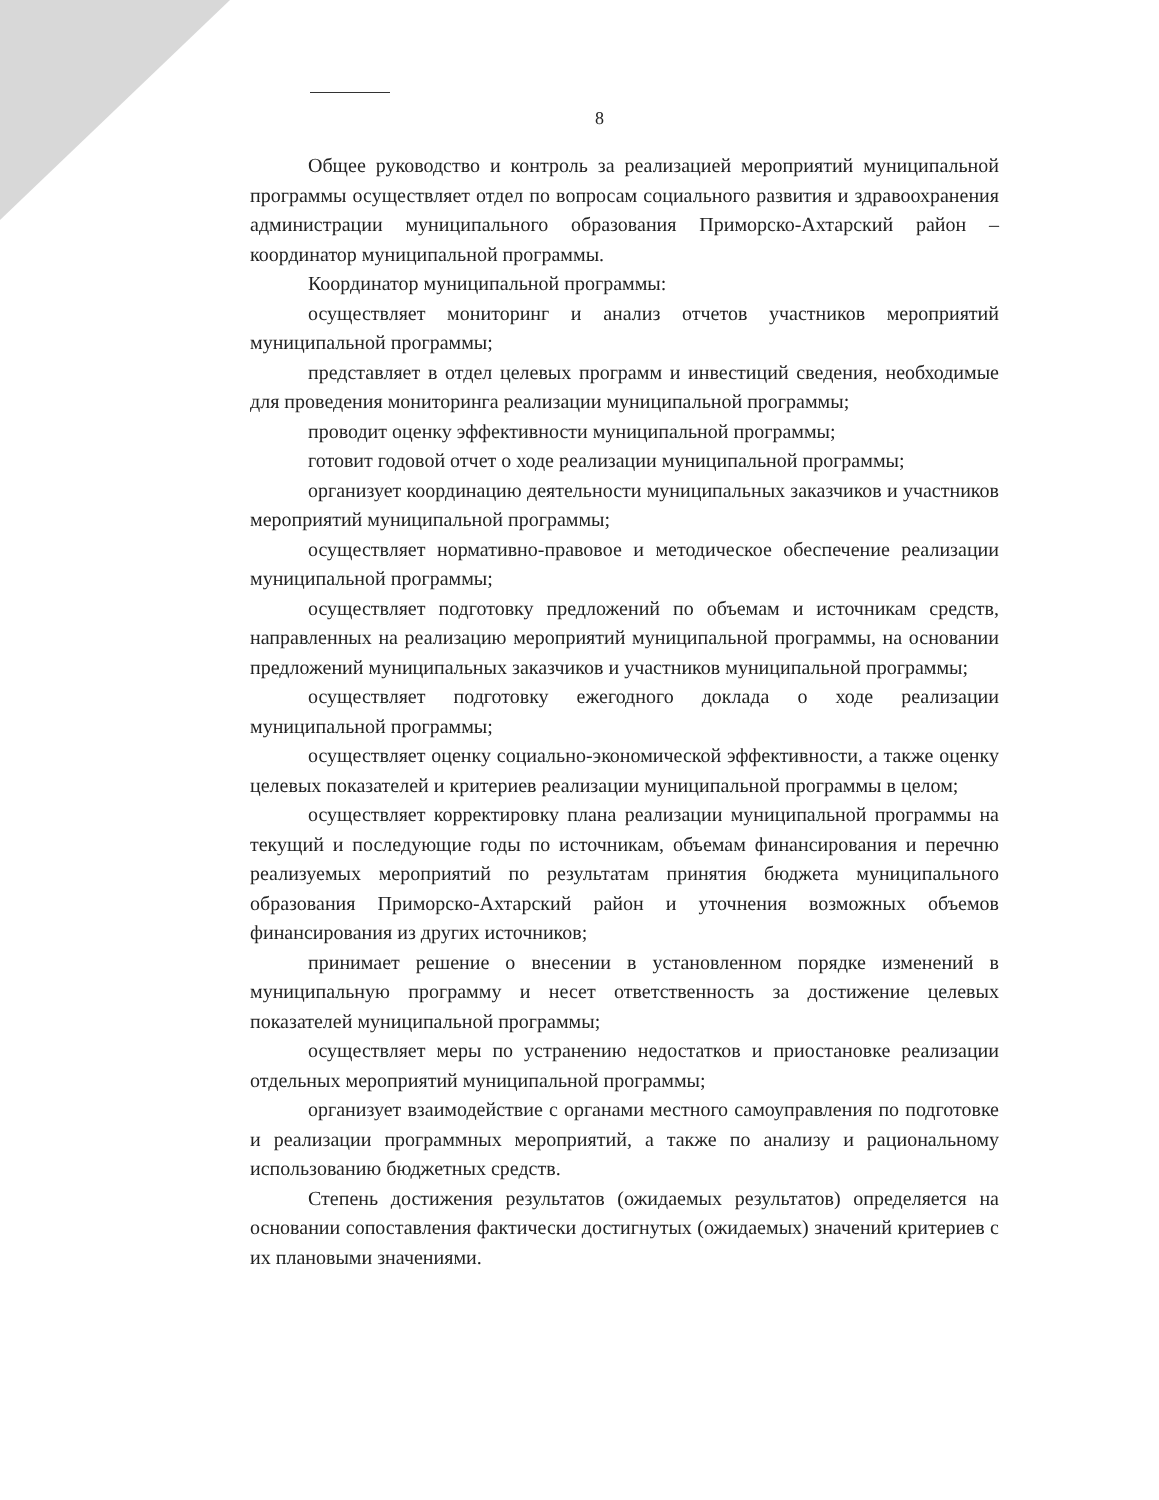8
Общее руководство и контроль за реализацией мероприятий муниципальной программы осуществляет отдел по вопросам социального развития и здравоохранения администрации муниципального образования Приморско-Ахтарский район – координатор муниципальной программы.
Координатор муниципальной программы:
осуществляет мониторинг и анализ отчетов участников мероприятий муниципальной программы;
представляет в отдел целевых программ и инвестиций сведения, необходимые для проведения мониторинга реализации муниципальной программы;
проводит оценку эффективности муниципальной программы;
готовит годовой отчет о ходе реализации муниципальной программы;
организует координацию деятельности муниципальных заказчиков и участников мероприятий муниципальной программы;
осуществляет нормативно-правовое и методическое обеспечение реализации муниципальной программы;
осуществляет подготовку предложений по объемам и источникам средств, направленных на реализацию мероприятий муниципальной программы, на основании предложений муниципальных заказчиков и участников муниципальной программы;
осуществляет подготовку ежегодного доклада о ходе реализации муниципальной программы;
осуществляет оценку социально-экономической эффективности, а также оценку целевых показателей и критериев реализации муниципальной программы в целом;
осуществляет корректировку плана реализации муниципальной программы на текущий и последующие годы по источникам, объемам финансирования и перечню реализуемых мероприятий по результатам принятия бюджета муниципального образования Приморско-Ахтарский район и уточнения возможных объемов финансирования из других источников;
принимает решение о внесении в установленном порядке изменений в муниципальную программу и несет ответственность за достижение целевых показателей муниципальной программы;
осуществляет меры по устранению недостатков и приостановке реализации отдельных мероприятий муниципальной программы;
организует взаимодействие с органами местного самоуправления по подготовке и реализации программных мероприятий, а также по анализу и рациональному использованию бюджетных средств.
Степень достижения результатов (ожидаемых результатов) определяется на основании сопоставления фактически достигнутых (ожидаемых) значений критериев с их плановыми значениями.